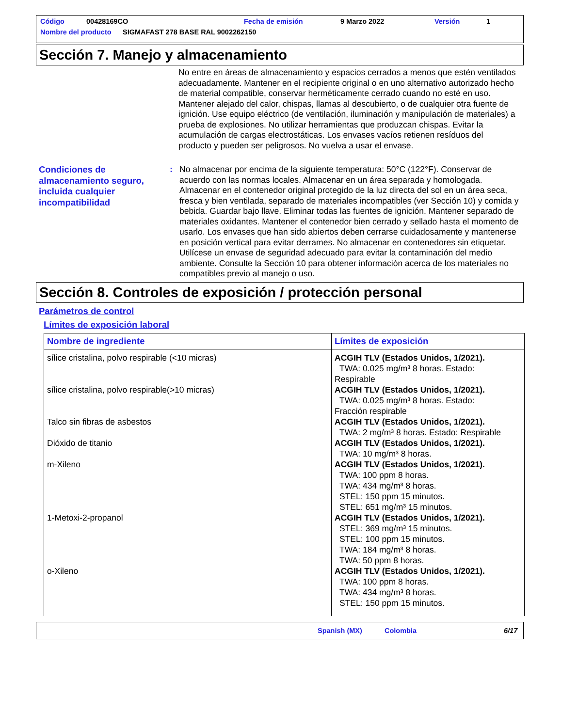Código 00428169CO Fecha de emisión 9 Marzo 2022 Versión 1
Nombre del producto SIGMAFAST 278 BASE RAL 9002262150
Sección 7. Manejo y almacenamiento
No entre en áreas de almacenamiento y espacios cerrados a menos que estén ventilados adecuadamente. Mantener en el recipiente original o en uno alternativo autorizado hecho de material compatible, conservar herméticamente cerrado cuando no esté en uso. Mantener alejado del calor, chispas, llamas al descubierto, o de cualquier otra fuente de ignición. Use equipo eléctrico (de ventilación, iluminación y manipulación de materiales) a prueba de explosiones. No utilizar herramientas que produzcan chispas. Evitar la acumulación de cargas electrostáticas. Los envases vacíos retienen resíduos del producto y pueden ser peligrosos. No vuelva a usar el envase.
Condiciones de almacenamiento seguro, incluida cualquier incompatibilidad
: No almacenar por encima de la siguiente temperatura: 50°C (122°F). Conservar de acuerdo con las normas locales. Almacenar en un área separada y homologada. Almacenar en el contenedor original protegido de la luz directa del sol en un área seca, fresca y bien ventilada, separado de materiales incompatibles (ver Sección 10) y comida y bebida. Guardar bajo llave. Eliminar todas las fuentes de ignición. Mantener separado de materiales oxidantes. Mantener el contenedor bien cerrado y sellado hasta el momento de usarlo. Los envases que han sido abiertos deben cerrarse cuidadosamente y mantenerse en posición vertical para evitar derrames. No almacenar en contenedores sin etiquetar. Utilícese un envase de seguridad adecuado para evitar la contaminación del medio ambiente. Consulte la Sección 10 para obtener información acerca de los materiales no compatibles previo al manejo o uso.
Sección 8. Controles de exposición / protección personal
Parámetros de control
Límites de exposición laboral
| Nombre de ingrediente | Límites de exposición |
| --- | --- |
| sílice cristalina, polvo respirable (<10 micras) | ACGIH TLV (Estados Unidos, 1/2021). TWA: 0.025 mg/m³ 8 horas. Estado: Respirable |
| sílice cristalina, polvo respirable(>10 micras) | ACGIH TLV (Estados Unidos, 1/2021). TWA: 0.025 mg/m³ 8 horas. Estado: Fracción respirable |
| Talco sin fibras de asbestos | ACGIH TLV (Estados Unidos, 1/2021). TWA: 2 mg/m³ 8 horas. Estado: Respirable |
| Dióxido de titanio | ACGIH TLV (Estados Unidos, 1/2021). TWA: 10 mg/m³ 8 horas. |
| m-Xileno | ACGIH TLV (Estados Unidos, 1/2021). TWA: 100 ppm 8 horas. TWA: 434 mg/m³ 8 horas. STEL: 150 ppm 15 minutos. STEL: 651 mg/m³ 15 minutos. |
| 1-Metoxi-2-propanol | ACGIH TLV (Estados Unidos, 1/2021). STEL: 369 mg/m³ 15 minutos. STEL: 100 ppm 15 minutos. TWA: 184 mg/m³ 8 horas. TWA: 50 ppm 8 horas. |
| o-Xileno | ACGIH TLV (Estados Unidos, 1/2021). TWA: 100 ppm 8 horas. TWA: 434 mg/m³ 8 horas. STEL: 150 ppm 15 minutos. |
Spanish (MX) Colombia 6/17